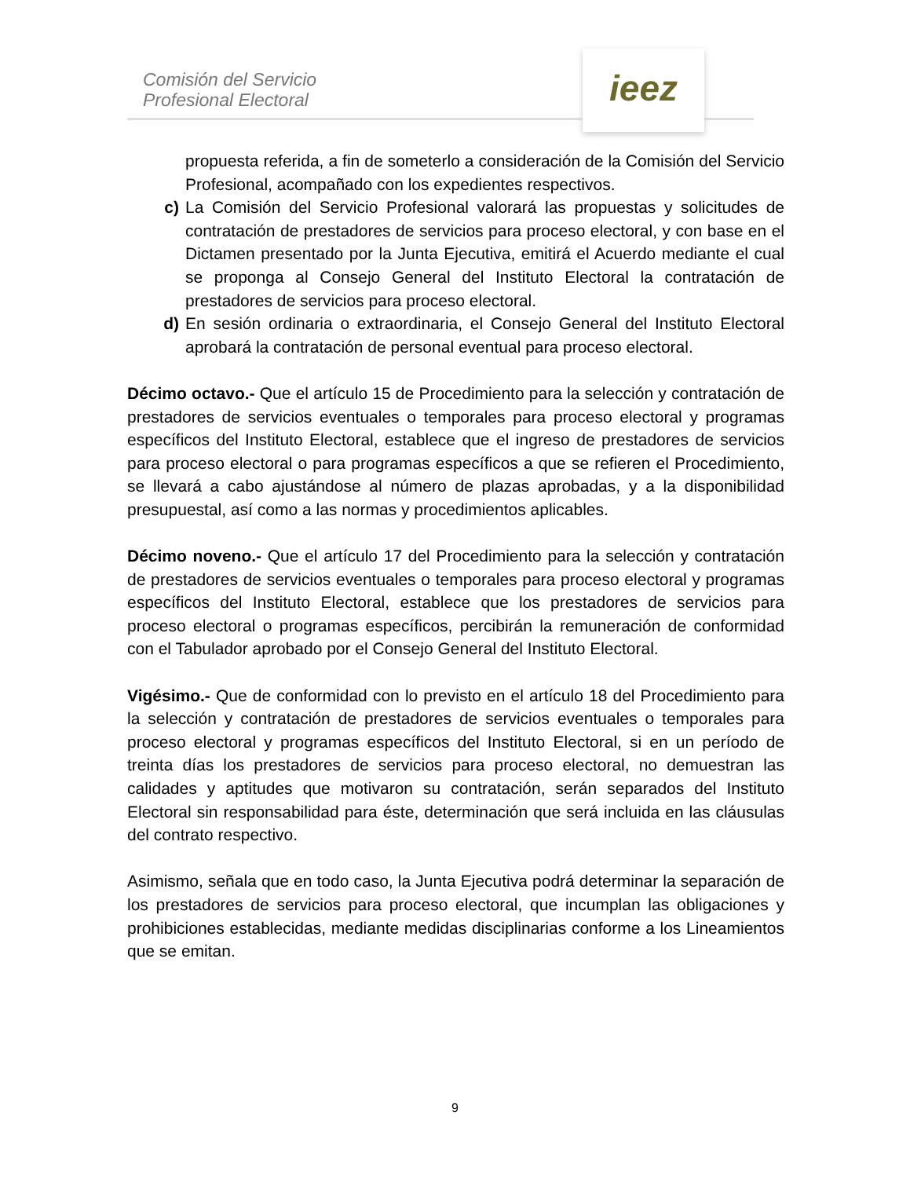Comisión del Servicio
Profesional Electoral
ieez
propuesta referida, a fin de someterlo a consideración de la Comisión del Servicio Profesional, acompañado con los expedientes respectivos.
c) La Comisión del Servicio Profesional valorará las propuestas y solicitudes de contratación de prestadores de servicios para proceso electoral, y con base en el Dictamen presentado por la Junta Ejecutiva, emitirá el Acuerdo mediante el cual se proponga al Consejo General del Instituto Electoral la contratación de prestadores de servicios para proceso electoral.
d) En sesión ordinaria o extraordinaria, el Consejo General del Instituto Electoral aprobará la contratación de personal eventual para proceso electoral.
Décimo octavo.- Que el artículo 15 de Procedimiento para la selección y contratación de prestadores de servicios eventuales o temporales para proceso electoral y programas específicos del Instituto Electoral, establece que el ingreso de prestadores de servicios para proceso electoral o para programas específicos a que se refieren el Procedimiento, se llevará a cabo ajustándose al número de plazas aprobadas, y a la disponibilidad presupuestal, así como a las normas y procedimientos aplicables.
Décimo noveno.- Que el artículo 17 del Procedimiento para la selección y contratación de prestadores de servicios eventuales o temporales para proceso electoral y programas específicos del Instituto Electoral, establece que los prestadores de servicios para proceso electoral o programas específicos, percibirán la remuneración de conformidad con el Tabulador aprobado por el Consejo General del Instituto Electoral.
Vigésimo.- Que de conformidad con lo previsto en el artículo 18 del Procedimiento para la selección y contratación de prestadores de servicios eventuales o temporales para proceso electoral y programas específicos del Instituto Electoral, si en un período de treinta días los prestadores de servicios para proceso electoral, no demuestran las calidades y aptitudes que motivaron su contratación, serán separados del Instituto Electoral sin responsabilidad para éste, determinación que será incluida en las cláusulas del contrato respectivo.
Asimismo, señala que en todo caso, la Junta Ejecutiva podrá determinar la separación de los prestadores de servicios para proceso electoral, que incumplan las obligaciones y prohibiciones establecidas, mediante medidas disciplinarias conforme a los Lineamientos que se emitan.
9